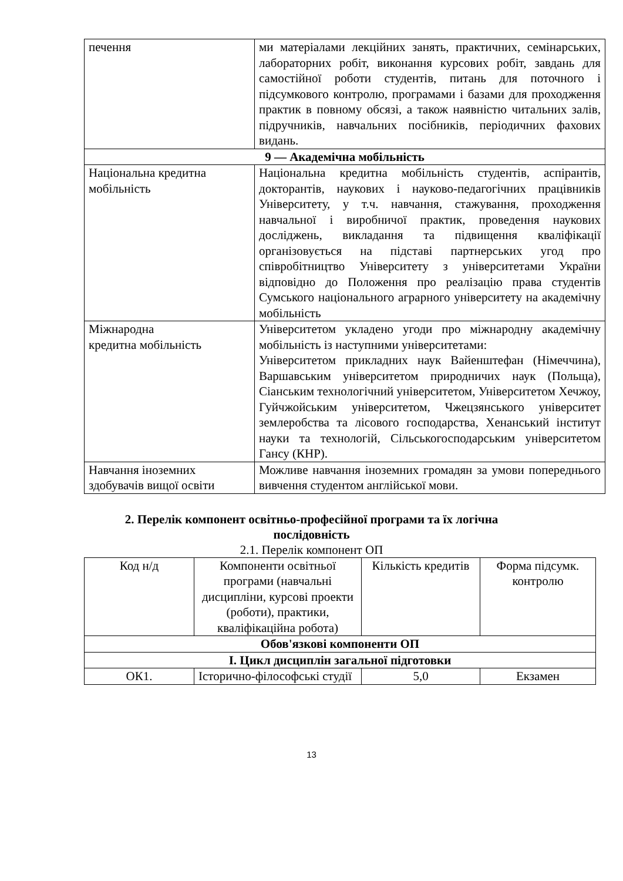| печення | ми матеріалами лекційних занять, практичних, семінарських, лабораторних робіт, виконання курсових робіт, завдань для самостійної роботи студентів, питань для поточного і підсумкового контролю, програмами і базами для проходження практик в повному обсязі, а також наявністю читальних залів, підручників, навчальних посібників, періодичних фахових видань. |
| 9 — Академічна мобільність | |
| Національна кредитна мобільність | Національна кредитна мобільність студентів, аспірантів, докторантів, наукових і науково-педагогічних працівників Університету, у т.ч. навчання, стажування, проходження навчальної і виробничої практик, проведення наукових досліджень, викладання та підвищення кваліфікації організовується на підставі партнерських угод про співробітництво Університету з університетами України відповідно до Положення про реалізацію права студентів Сумського національного аграрного університету на академічну мобільність |
| Міжнародна кредитна мобільність | Університетом укладено угоди про міжнародну академічну мобільність із наступними університетами: Університетом прикладних наук Вайенштефан (Німеччина), Варшавським університетом природничих наук (Польща), Сіанським технологічний університетом, Університетом Хечжоу, Гуйчжойським університетом, Чжецзянського університет землеробства та лісового господарства, Хенанський інститут науки та технологій, Сільськогосподарським університетом Гансу (КНР). |
| Навчання іноземних здобувачів вищої освіти | Можливе навчання іноземних громадян за умови попереднього вивчення студентом англійської мови. |
2. Перелік компонент освітньо-професійної програми та їх логічна
послідовність
2.1. Перелік компонент ОП
| Код н/д | Компоненти освітньої програми (навчальні дисципліни, курсові проекти (роботи), практики, кваліфікаційна робота) | Кількість кредитів | Форма підсумк. контролю |
| Обов'язкові компоненти ОП | | | |
| І. Цикл дисциплін загальної підготовки | | | |
| ОК1. | Історично-філософські студії | 5,0 | Екзамен |
13